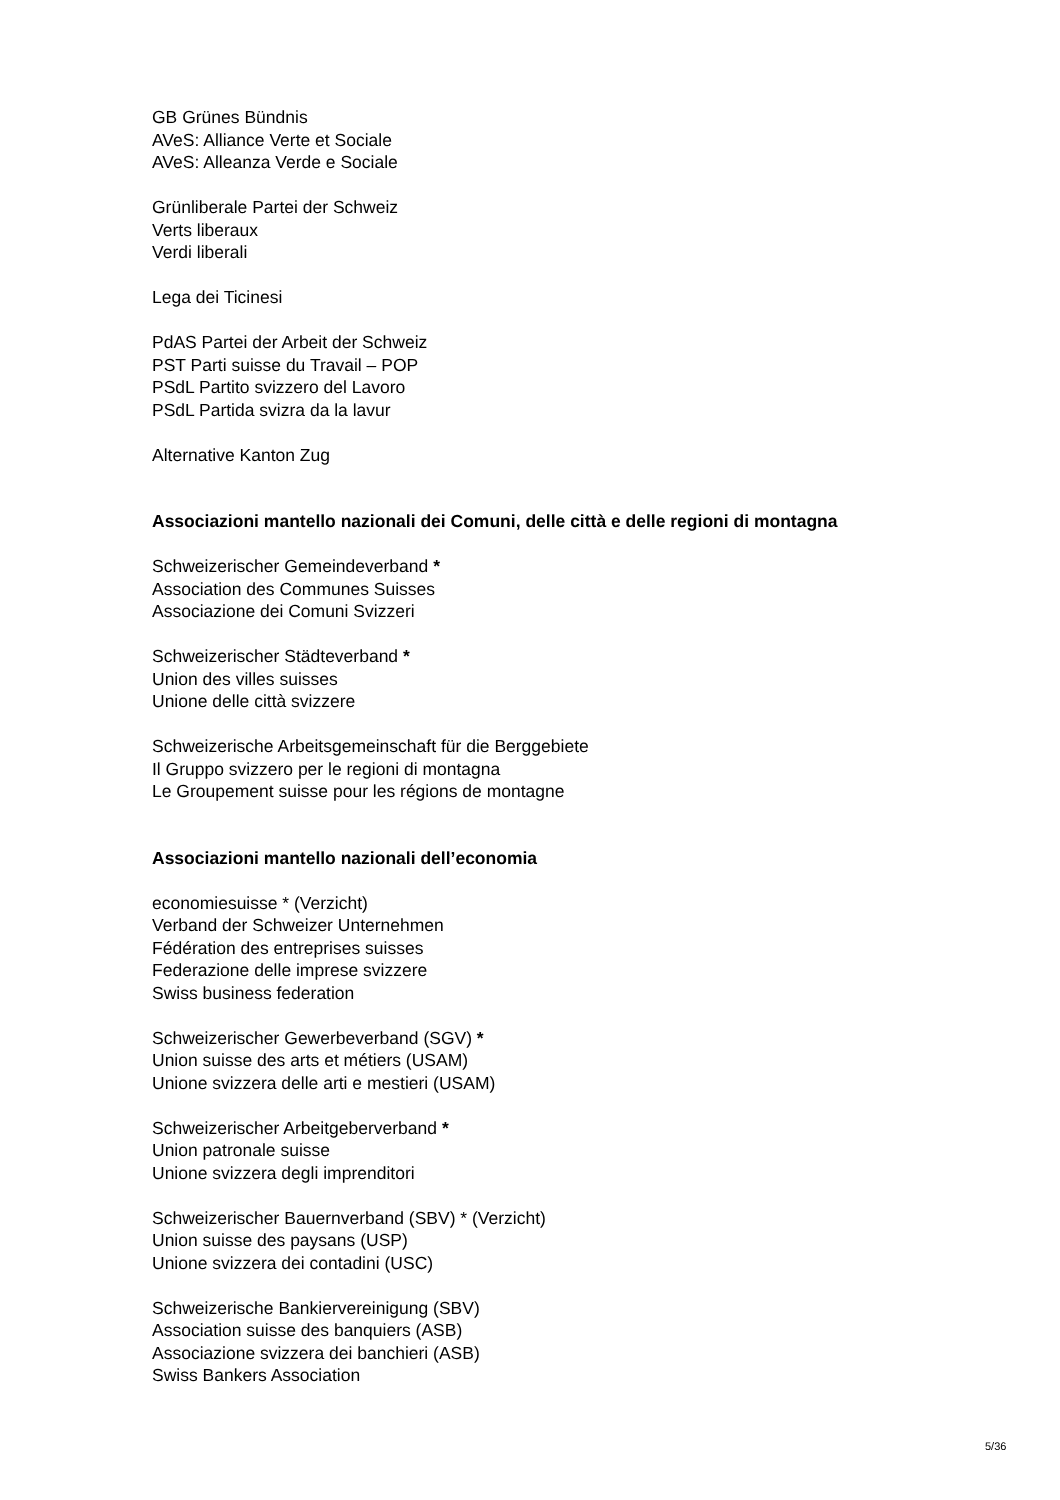GB Grünes Bündnis
AVeS: Alliance Verte et Sociale
AVeS: Alleanza Verde e Sociale
Grünliberale Partei der Schweiz
Verts liberaux
Verdi liberali
Lega dei Ticinesi
PdAS Partei der Arbeit der Schweiz
PST Parti suisse du Travail – POP
PSdL Partito svizzero del Lavoro
PSdL Partida svizra da la lavur
Alternative Kanton Zug
Associazioni mantello nazionali dei Comuni, delle città e delle regioni di montagna
Schweizerischer Gemeindeverband *
Association des Communes Suisses
Associazione dei Comuni Svizzeri
Schweizerischer Städteverband *
Union des villes suisses
Unione delle città svizzere
Schweizerische Arbeitsgemeinschaft für die Berggebiete
Il Gruppo svizzero per le regioni di montagna
Le Groupement suisse pour les régions de montagne
Associazioni mantello nazionali dell’economia
economiesuisse * (Verzicht)
Verband der Schweizer Unternehmen
Fédération des entreprises suisses
Federazione delle imprese svizzere
Swiss business federation
Schweizerischer Gewerbeverband (SGV) *
Union suisse des arts et métiers (USAM)
Unione svizzera delle arti e mestieri (USAM)
Schweizerischer Arbeitgeberverband *
Union patronale suisse
Unione svizzera degli imprenditori
Schweizerischer Bauernverband (SBV) * (Verzicht)
Union suisse des paysans (USP)
Unione svizzera dei contadini (USC)
Schweizerische Bankiervereinigung (SBV)
Association suisse des banquiers (ASB)
Associazione svizzera dei banchieri (ASB)
Swiss Bankers Association
5/36